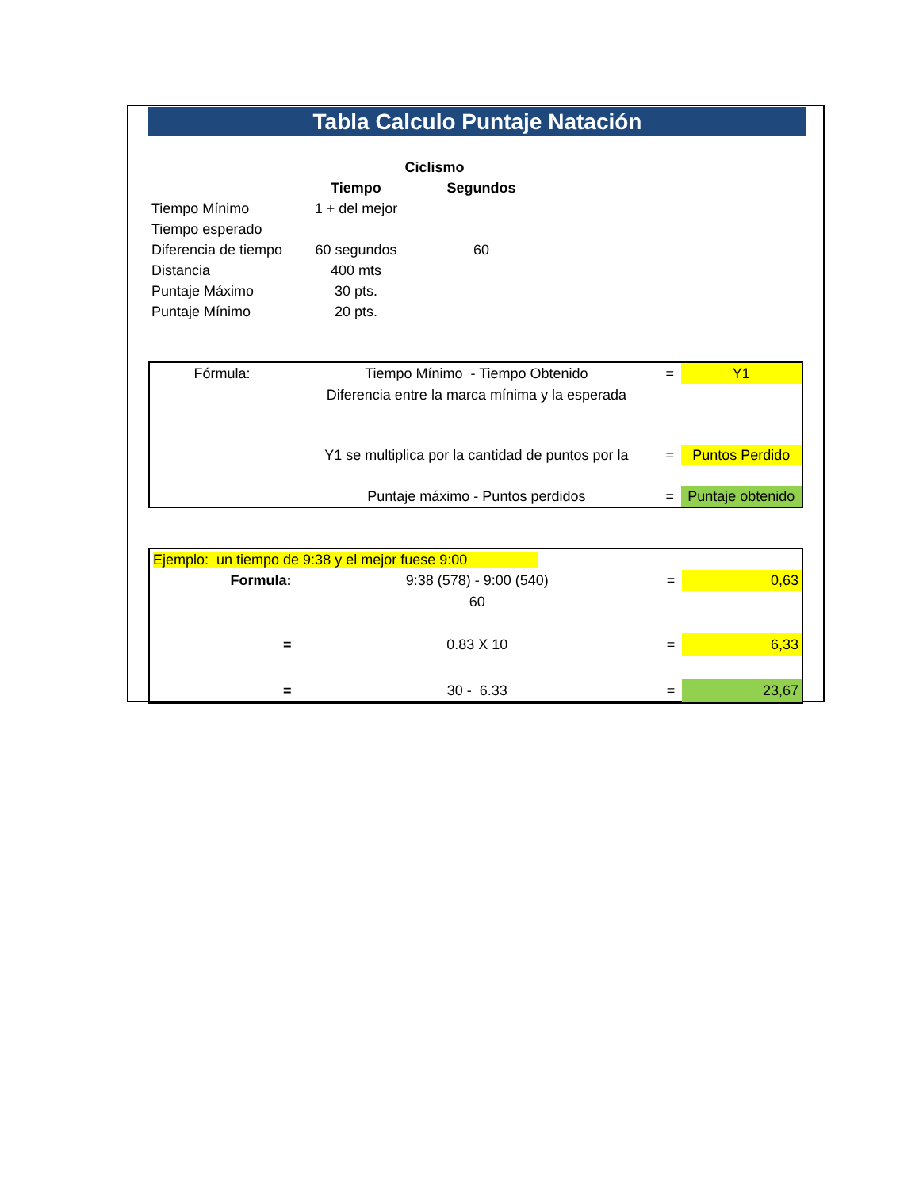Tabla Calculo Puntaje Natación
| | Ciclismo | | |
| | Tiempo | Segundos | |
| Tiempo Mínimo | 1 + del mejor | | |
| Tiempo esperado | | | |
| Diferencia de tiempo | 60 segundos | 60 | |
| Distancia | 400 mts | | |
| Puntaje Máximo | 30 pts. | | |
| Puntaje Mínimo | 20 pts. | | |
| Fórmula: | Tiempo Mínimo - Tiempo Obtenido | = | Y1 |
| | Diferencia entre la marca mínima y la esperada | | |
| | Y1 se multiplica por la cantidad de puntos por la | = | Puntos Perdido |
| | Puntaje máximo - Puntos perdidos | = | Puntaje obtenido |
| Ejemplo: un tiempo de 9:38 y el mejor fuese 9:00 | | | |
| Formula: | 9:38 (578) - 9:00 (540) | = | 0,63 |
| | 60 | | |
| = | 0.83 X 10 | = | 6,33 |
| = | 30 - 6.33 | = | 23,67 |